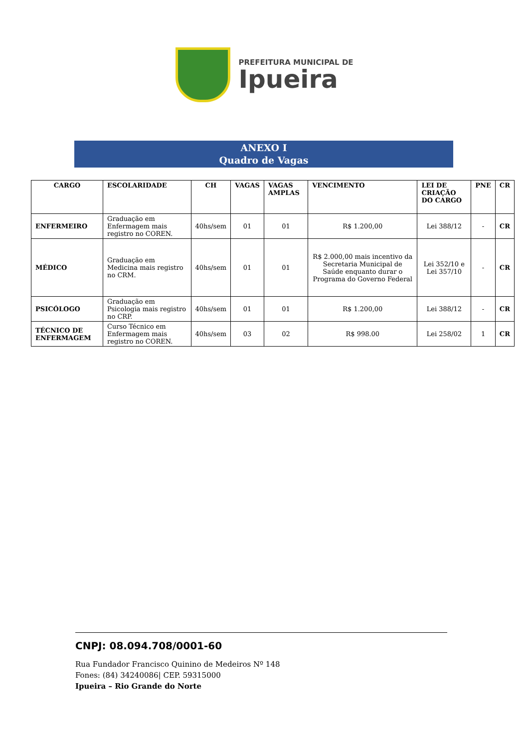PREFEITURA MUNICIPAL DE
Ipueira
ANEXO I
Quadro de Vagas
| CARGO | ESCOLARIDADE | CH | VAGAS | VAGAS AMPLAS | VENCIMENTO | LEI DE CRIAÇÃO DO CARGO | PNE | CR |
| --- | --- | --- | --- | --- | --- | --- | --- | --- |
| ENFERMEIRO | Graduação em Enfermagem mais registro no COREN. | 40hs/sem | 01 | 01 | R$ 1.200,00 | Lei 388/12 | - | CR |
| MÉDICO | Graduação em Medicina mais registro no CRM. | 40hs/sem | 01 | 01 | R$ 2.000,00 mais incentivo da Secretaria Municipal de Saúde enquanto durar o Programa do Governo Federal | Lei 352/10 e Lei 357/10 | - | CR |
| PSICÓLOGO | Graduação em Psicologia mais registro no CRP. | 40hs/sem | 01 | 01 | R$ 1.200,00 | Lei 388/12 | - | CR |
| TÉCNICO DE ENFERMAGEM | Curso Técnico em Enfermagem mais registro no COREN. | 40hs/sem | 03 | 02 | R$ 998.00 | Lei 258/02 | 1 | CR |
CNPJ: 08.094.708/0001-60
Rua Fundador Francisco Quinino de Medeiros Nº 148
Fones: (84) 34240086| CEP. 59315000
Ipueira – Rio Grande do Norte